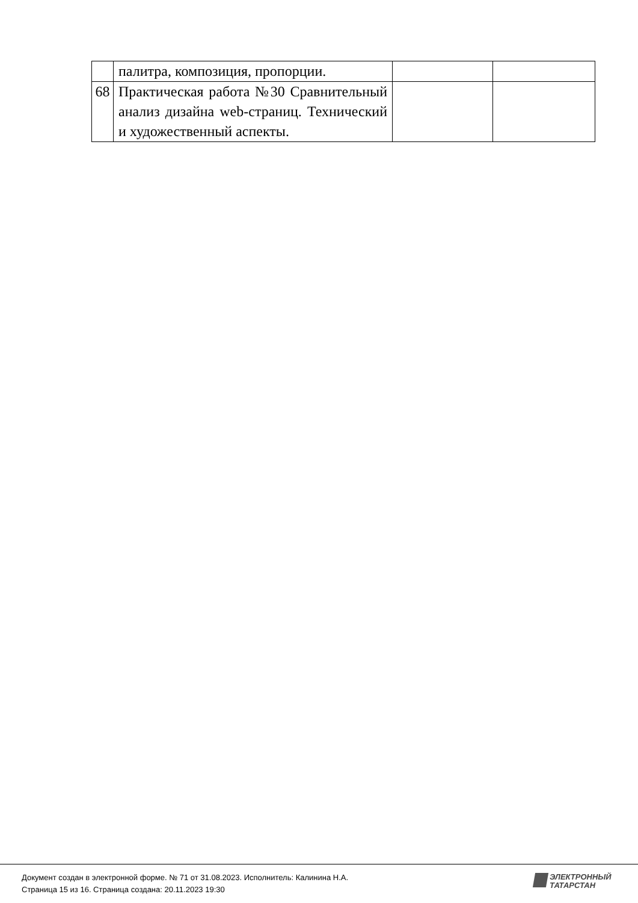| | палитра, композиция, пропорции. | | |
| 68 | Практическая работа №30 Сравнительный анализ дизайна web-страниц. Технический и художественный аспекты. | | |
Документ создан в электронной форме. № 71 от 31.08.2023. Исполнитель: Калинина Н.А.
Страница 15 из 16. Страница создана: 20.11.2023 19:30
ЭЛЕКТРОННЫЙ
ТАТАРСТАН